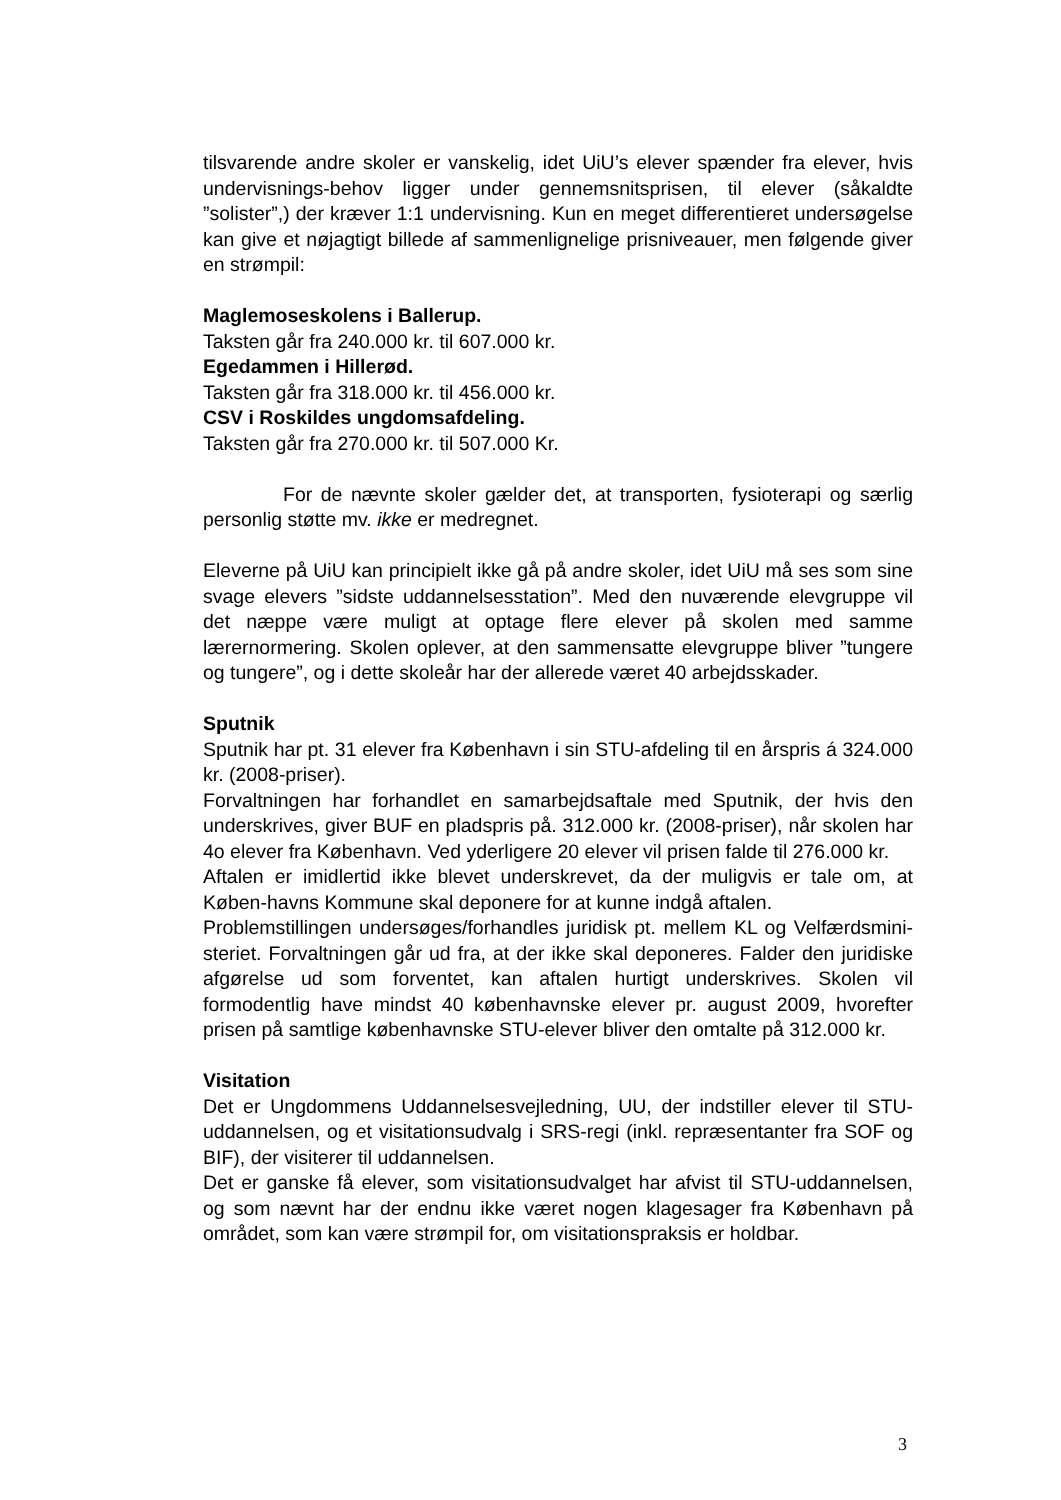tilsvarende andre skoler er vanskelig, idet UiU’s elever spænder fra elever, hvis undervisnings-behov ligger under gennemsnitsprisen, til elever (såkaldte ”solister”,) der kræver 1:1 undervisning. Kun en meget differentieret undersøgelse kan give et nøjagtigt billede af sammenlignelige prisniveauer, men følgende giver en strømpil:
Maglemoseskolens i Ballerup.
Taksten går fra 240.000 kr. til 607.000 kr.
Egedammen i Hillerød.
Taksten går fra 318.000 kr. til 456.000 kr.
CSV i Roskildes ungdomsafdeling.
Taksten går fra 270.000 kr. til 507.000 Kr.
For de nævnte skoler gælder det, at transporten, fysioterapi og særlig personlig støtte mv. ikke er medregnet.
Eleverne på UiU kan principielt ikke gå på andre skoler, idet UiU må ses som sine svage elevers ”sidste uddannelsesstation”. Med den nuværende elevgruppe vil det næppe være muligt at optage flere elever på skolen med samme lærernormering. Skolen oplever, at den sammensatte elevgruppe bliver ”tungere og tungere”, og i dette skoleår har der allerede været 40 arbejdsskader.
Sputnik
Sputnik har pt. 31 elever fra København i sin STU-afdeling til en årspris á 324.000 kr. (2008-priser).
Forvaltningen har forhandlet en samarbejdsaftale med Sputnik, der hvis den underskrives, giver BUF en pladspris på. 312.000 kr. (2008-priser), når skolen har 4o elever fra København. Ved yderligere 20 elever vil prisen falde til 276.000 kr.
Aftalen er imidlertid ikke blevet underskrevet, da der muligvis er tale om, at Køben-havns Kommune skal deponere for at kunne indgå aftalen.
Problemstillingen undersøges/forhandles juridisk pt. mellem KL og Velfærdsmini-steriet. Forvaltningen går ud fra, at der ikke skal deponeres. Falder den juridiske afgørelse ud som forventet, kan aftalen hurtigt underskrives. Skolen vil formodentlig have mindst 40 københavnske elever pr. august 2009, hvorefter prisen på samtlige københavnske STU-elever bliver den omtalte på 312.000 kr.
Visitation
Det er Ungdommens Uddannelsesvejledning, UU, der indstiller elever til STU-uddannelsen, og et visitationsudvalg i SRS-regi (inkl. repræsentanter fra SOF og BIF), der visiterer til uddannelsen.
Det er ganske få elever, som visitationsudvalget har afvist til STU-uddannelsen, og som nævnt har der endnu ikke været nogen klagesager fra København på området, som kan være strømpil for, om visitationspraksis er holdbar.
3